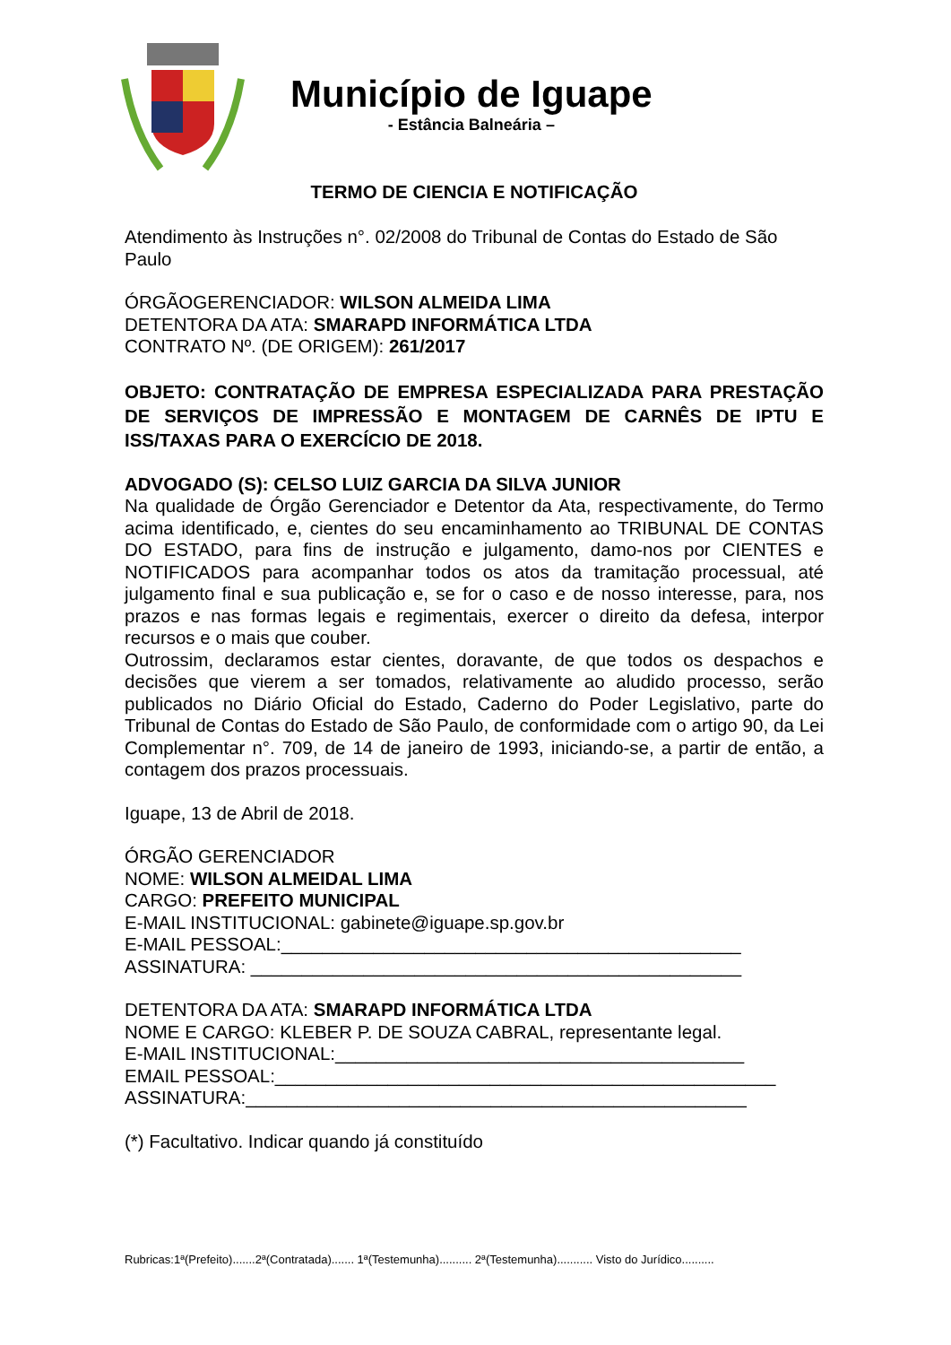Município de Iguape
- Estância Balneária –
TERMO DE CIENCIA E NOTIFICAÇÃO
Atendimento às Instruções n°. 02/2008 do Tribunal de Contas do Estado de São Paulo
ÓRGÃOGERENCIADOR: WILSON ALMEIDA LIMA
DETENTORA DA ATA: SMARAPD INFORMÁTICA LTDA
CONTRATO Nº. (DE ORIGEM): 261/2017
OBJETO: CONTRATAÇÃO DE EMPRESA ESPECIALIZADA PARA PRESTAÇÃO DE SERVIÇOS DE IMPRESSÃO E MONTAGEM DE CARNÊS DE IPTU E ISS/TAXAS PARA O EXERCÍCIO DE 2018.
ADVOGADO (S): CELSO LUIZ GARCIA DA SILVA JUNIOR
Na qualidade de Órgão Gerenciador e Detentor da Ata, respectivamente, do Termo acima identificado, e, cientes do seu encaminhamento ao TRIBUNAL DE CONTAS DO ESTADO, para fins de instrução e julgamento, damo-nos por CIENTES e NOTIFICADOS para acompanhar todos os atos da tramitação processual, até julgamento final e sua publicação e, se for o caso e de nosso interesse, para, nos prazos e nas formas legais e regimentais, exercer o direito da defesa, interpor recursos e o mais que couber.
Outrossim, declaramos estar cientes, doravante, de que todos os despachos e decisões que vierem a ser tomados, relativamente ao aludido processo, serão publicados no Diário Oficial do Estado, Caderno do Poder Legislativo, parte do Tribunal de Contas do Estado de São Paulo, de conformidade com o artigo 90, da Lei Complementar n°. 709, de 14 de janeiro de 1993, iniciando-se, a partir de então, a contagem dos prazos processuais.
Iguape, 13 de Abril de 2018.
ÓRGÃO GERENCIADOR
NOME: WILSON ALMEIDAL LIMA
CARGO: PREFEITO MUNICIPAL
E-MAIL INSTITUCIONAL: gabinete@iguape.sp.gov.br
E-MAIL PESSOAL:_____________________________________________
ASSINATURA: ________________________________________________
DETENTORA DA ATA: SMARAPD INFORMÁTICA LTDA
NOME E CARGO: KLEBER P. DE SOUZA CABRAL, representante legal.
E-MAIL INSTITUCIONAL:________________________________________
EMAIL PESSOAL:_________________________________________________
ASSINATURA:_________________________________________________
(*) Facultativo. Indicar quando já constituído
Rubricas:1ª(Prefeito).......2ª(Contratada)....... 1ª(Testemunha).......... 2ª(Testemunha)........... Visto do Jurídico..........